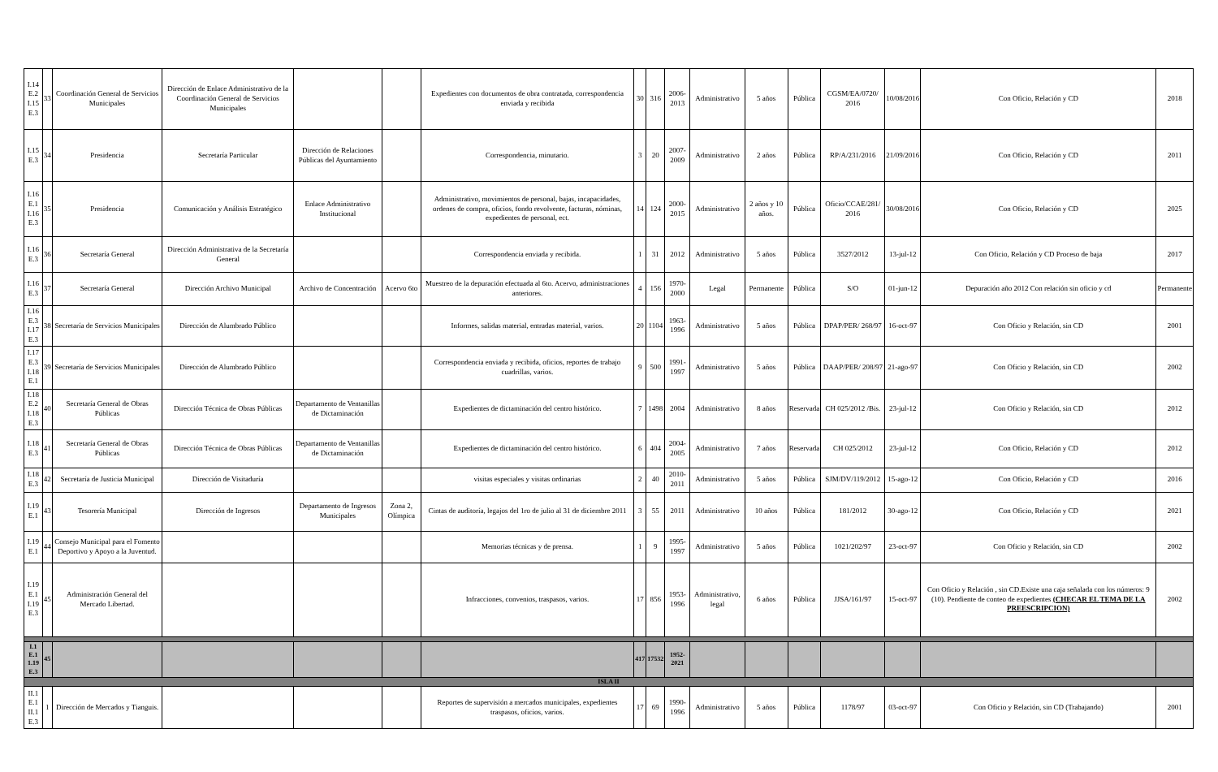| I.14 E.2 I.15 E.3 | 33 | Coordinación General de Servicios Municipales | Dirección de Enlace Administrativo de la Coordinación General de Servicios Municipales | | | Expedientes con documentos de obra contratada, correspondencia enviada y recibida | 30 | 316 | 2006-2013 | Administrativo | 5 años | Pública | CGSM/EA/0720/ 2016 | 10/08/2016 | Con Oficio, Relación y CD | 2018 |
| I.15 E.3 | 34 | Presidencia | Secretaría Particular | Dirección de Relaciones Públicas del Ayuntamiento | | Correspondencia, minutario. | 3 | 20 | 2007-2009 | Administrativo | 2 años | Pública | RP/A/231/2016 | 21/09/2016 | Con Oficio, Relación y CD | 2011 |
| I.16 E.1 I.16 E.3 | 35 | Presidencia | Comunicación y Análisis Estratégico | Enlace Administrativo Institucional | | Administrativo, movimientos de personal, bajas, incapacidades, ordenes de compra, oficios, fondo revolvente, facturas, nóminas, expedientes de personal, ect. | 14 | 124 | 2000-2015 | Administrativo | 2 años y 10 años. | Pública | Oficio/CCAE/281/ 2016 | 30/08/2016 | Con Oficio, Relación y CD | 2025 |
| I.16 E.3 | 36 | Secretaría General | Dirección Administrativa de la Secretaría General | | | Correspondencia enviada y recibida. | 1 | 31 | 2012 | Administrativo | 5 años | Pública | 3527/2012 | 13-jul-12 | Con Oficio, Relación y CD Proceso de baja | 2017 |
| I.16 E.3 | 37 | Secretaría General | Dirección Archivo Municipal | Archivo de Concentración | Acervo 6to | Muestreo de la depuración efectuada al 6to. Acervo, administraciones anteriores. | 4 | 156 | 1970-2000 | Legal | Permanente | Pública | S/O | 01-jun-12 | Depuración año 2012 Con relación sin oficio y cd | Permanente |
| I.16 E.3 I.17 E.3 | 38 | Secretaría de Servicios Municipales | Dirección de Alumbrado Público | | | Informes, salidas material, entradas material, varios. | 20 | 1104 | 1963-1996 | Administrativo | 5 años | Pública | DPAP/PER/ 268/97 | 16-oct-97 | Con Oficio y Relación, sin CD | 2001 |
| I.17 E.3 I.18 E.1 | 39 | Secretaría de Servicios Municipales | Dirección de Alumbrado Público | | | Correspondencia enviada y recibida, oficios, reportes de trabajo cuadrillas, varios. | 9 | 500 | 1991-1997 | Administrativo | 5 años | Pública | DAAP/PER/ 208/97 | 21-ago-97 | Con Oficio y Relación, sin CD | 2002 |
| I.18 E.2 I.18 E.3 | 40 | Secretaría General de Obras Públicas | Dirección Técnica de Obras Públicas | Departamento de Ventanillas de Dictaminación | | Expedientes de dictaminación del centro histórico. | 7 | 1498 | 2004 | Administrativo | 8 años | Reservada | CH 025/2012 /Bis. | 23-jul-12 | Con Oficio y Relación, sin CD | 2012 |
| I.18 E.3 | 41 | Secretaría General de Obras Públicas | Dirección Técnica de Obras Públicas | Departamento de Ventanillas de Dictaminación | | Expedientes de dictaminación del centro histórico. | 6 | 404 | 2004-2005 | Administrativo | 7 años | Reservada | CH 025/2012 | 23-jul-12 | Con Oficio, Relación y CD | 2012 |
| I.18 E.3 | 42 | Secretaría de Justicia Municipal | Dirección de Visitaduría | | | visitas especiales y visitas ordinarias | 2 | 40 | 2010-2011 | Administrativo | 5 años | Pública | SJM/DV/119/2012 | 15-ago-12 | Con Oficio, Relación y CD | 2016 |
| I.19 E.1 | 43 | Tesorería Municipal | Dirección de Ingresos | Departamento de Ingresos Municipales | Zona 2, Olímpica | Cintas de auditoría, legajos del 1ro de julio al 31 de diciembre 2011 | 3 | 55 | 2011 | Administrativo | 10 años | Pública | 181/2012 | 30-ago-12 | Con Oficio, Relación y CD | 2021 |
| I.19 E.1 | 44 | Consejo Municipal para el Fomento Deportivo y Apoyo a la Juventud. | | | | Memorias técnicas y de prensa. | 1 | 9 | 1995-1997 | Administrativo | 5 años | Pública | 1021/202/97 | 23-oct-97 | Con Oficio y Relación, sin CD | 2002 |
| I.19 E.1 I.19 E.3 | 45 | Administración General del Mercado Libertad. | | | | Infracciones, convenios, traspasos, varios. | 17 | 856 | 1953-1996 | Administrativo, legal | 6 años | Pública | JJSA/161/97 | 15-oct-97 | Con Oficio y Relación , sin CD.Existe una caja señalada con los números: 9 (10). Pendiente de conteo de expedientes (CHECAR EL TEMA DE LA PREESCRIPCION) | 2002 |
| I.1 E.1 1.19 E.3 | 45 | | | | | | 417 | 17532 | 1952-2021 | | | | | | | |
| ISLA II | | | | | | | | | | | | | | | | |
| II.1 E.1 II.1 E.3 | 1 | Dirección de Mercados y Tianguis. | | | | Reportes de supervisión a mercados municipales, expedientes traspasos, oficios, varios. | 17 | 69 | 1990-1996 | Administrativo | 5 años | Pública | 1178/97 | 03-oct-97 | Con Oficio y Relación, sin CD (Trabajando) | 2001 |